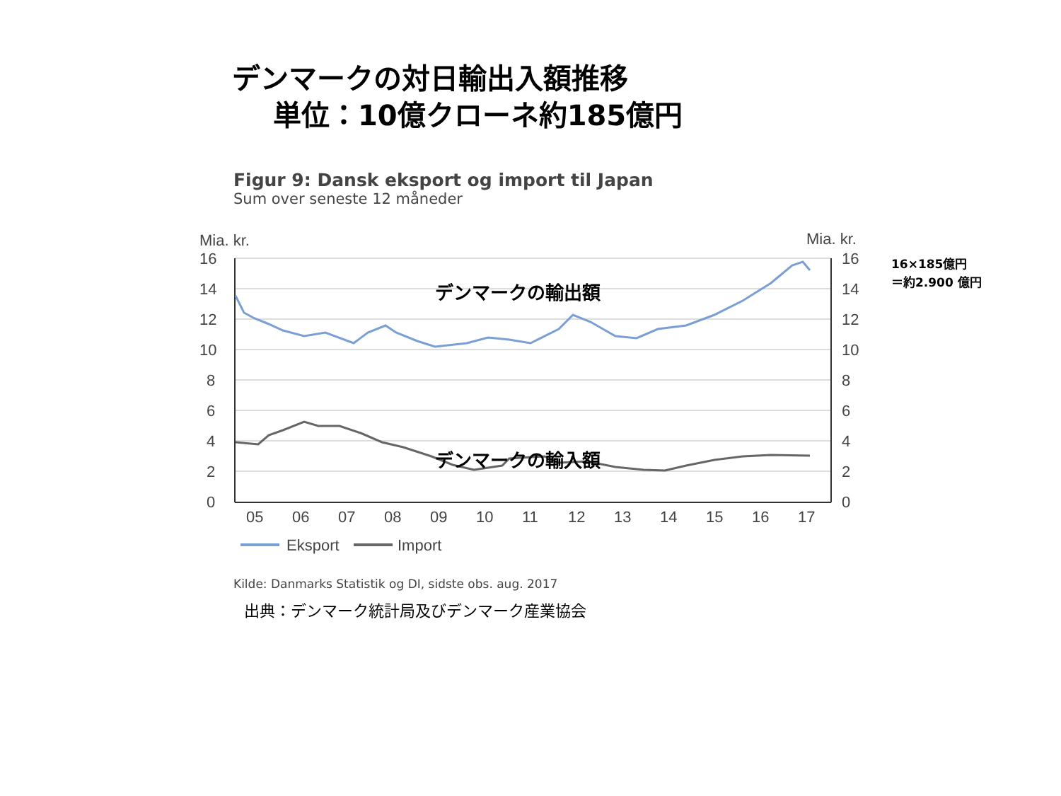デンマークの対日輸出入額推移
単位：10億クローネ約185億円
Figur 9: Dansk eksport og import til Japan
Sum over seneste 12 måneder
16×185億円
＝約2.900 億円
Mia. kr.
Mia. kr.
16
14
12
10
8
6
4
2
0
16
14
12
10
8
6
4
2
0
05
06
07
08
09
10
11
12
13
14
15
16
17
デンマークの輸出額
デンマークの輸入額
Eksport
Import
Kilde: Danmarks Statistik og DI, sidste obs. aug. 2017
出典：デンマーク統計局及びデンマーク産業協会